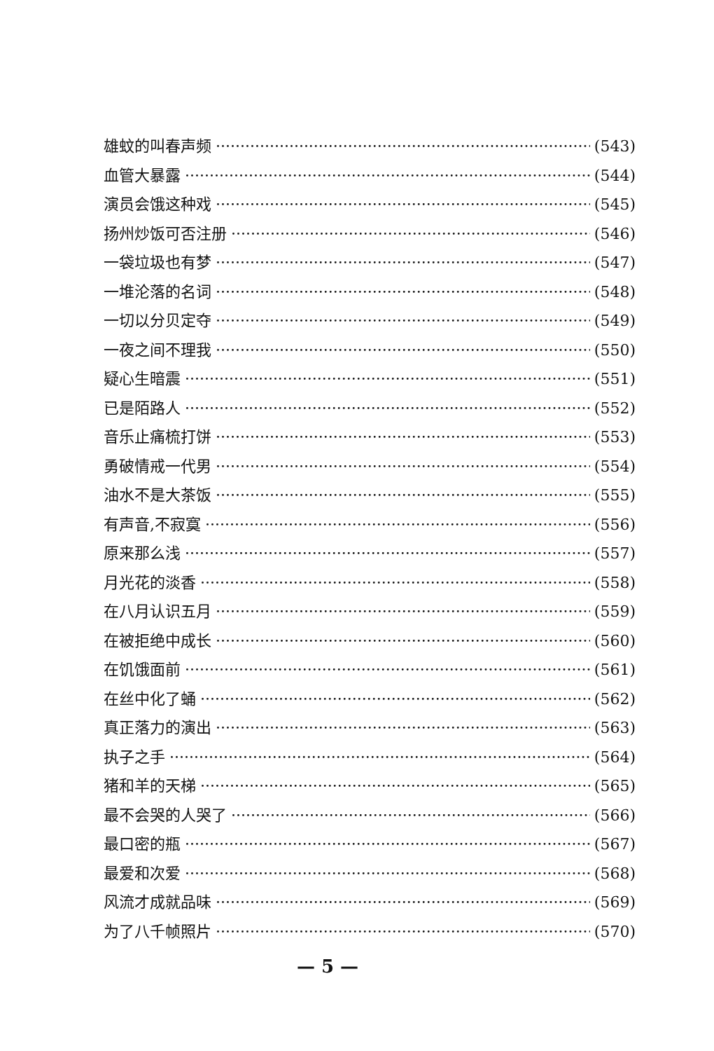雄蚊的叫春声频 (543)
血管大暴露 (544)
演员会饿这种戏 (545)
扬州炒饭可否注册 (546)
一袋垃圾也有梦 (547)
一堆沦落的名词 (548)
一切以分贝定夺 (549)
一夜之间不理我 (550)
疑心生暗震 (551)
已是陌路人 (552)
音乐止痛梳打饼 (553)
勇破情戒一代男 (554)
油水不是大茶饭 (555)
有声音,不寂寞 (556)
原来那么浅 (557)
月光花的淡香 (558)
在八月认识五月 (559)
在被拒绝中成长 (560)
在饥饿面前 (561)
在丝中化了蛹 (562)
真正落力的演出 (563)
执子之手 (564)
猪和羊的天梯 (565)
最不会哭的人哭了 (566)
最口密的瓶 (567)
最爱和次爱 (568)
风流才成就品味 (569)
为了八千帧照片 (570)
— 5 —